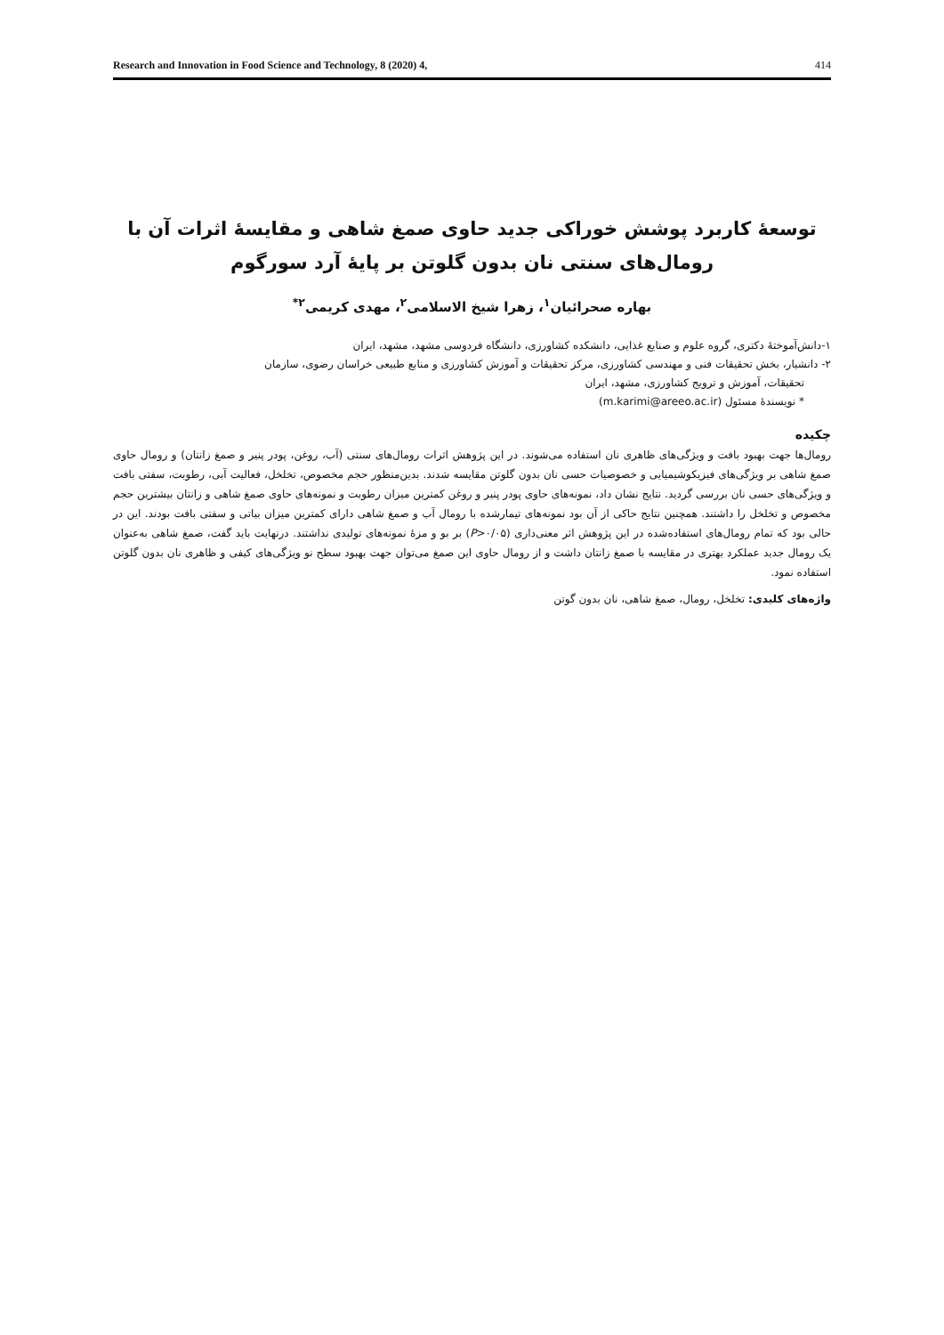Research and Innovation in Food Science and Technology, 8 (2020) 4, 414
توسعۀ کاربرد پوشش خوراکی جدید حاوی صمغ شاهی و مقایسۀ اثرات آن با
رومال‌های سنتی نان بدون گلوتن بر پایۀ آرد سورگوم
بهاره صحرائیان<sup>۱</sup>، زهرا شیخ الاسلامی<sup>۲</sup>، مهدی کریمی<sup>۲*</sup>
۱-دانش‌آموختۀ دکتری، گروه علوم و صنایع غذایی، دانشکده کشاورزی، دانشگاه فردوسی مشهد، مشهد، ایران
۲- دانشیار، بخش تحقیقات فنی و مهندسی کشاورزی، مرکز تحقیقات و آموزش کشاورزی و منابع طبیعی خراسان رضوی، سازمان
تحقیقات، آموزش و ترویج کشاورزی، مشهد، ایران
* نویسندۀ مسئول (m.karimi@areeo.ac.ir)
چکیده
رومال‌ها جهت بهبود بافت و ویژگی‌های ظاهری نان استفاده می‌شوند. در این پژوهش اثرات رومال‌های سنتی (آب، روغن، پودر پنیر و صمغ زانتان) و رومال حاوی صمغ شاهی بر ویژگی‌های فیزیکوشیمیایی و خصوصیات حسی نان بدون گلوتن مقایسه شدند. بدین‌منظور حجم مخصوص، تخلخل، فعالیت آبی، رطوبت، سفتی بافت و ویژگی‌های حسی نان بررسی گردید. نتایج نشان داد، نمونه‌های حاوی پودر پنیر و روغن کمترین میزان رطوبت و نمونه‌های حاوی صمغ شاهی و زانتان بیشترین حجم مخصوص و تخلخل را داشتند. همچنین نتایج حاکی از آن بود نمونه‌های تیمارشده با رومال آب و صمغ شاهی دارای کمترین میزان بیاتی و سفتی بافت بودند. این در حالی بود که تمام رومال‌های استفاده‌شده در این پژوهش اثر معنی‌داری (P>۰/۰۵) بر بو و مزۀ نمونه‌های تولیدی نداشتند. درنهایت باید گفت، صمغ شاهی به‌عنوان یک رومال جدید عملکرد بهتری در مقایسه با صمغ زانتان داشت و از رومال حاوی این صمغ می‌توان جهت بهبود سطح نو ویژگی‌های کیفی و ظاهری نان بدون گلوتن استفاده نمود.
واژه‌های کلیدی: تخلخل، رومال، صمغ شاهی، نان بدون گوتن